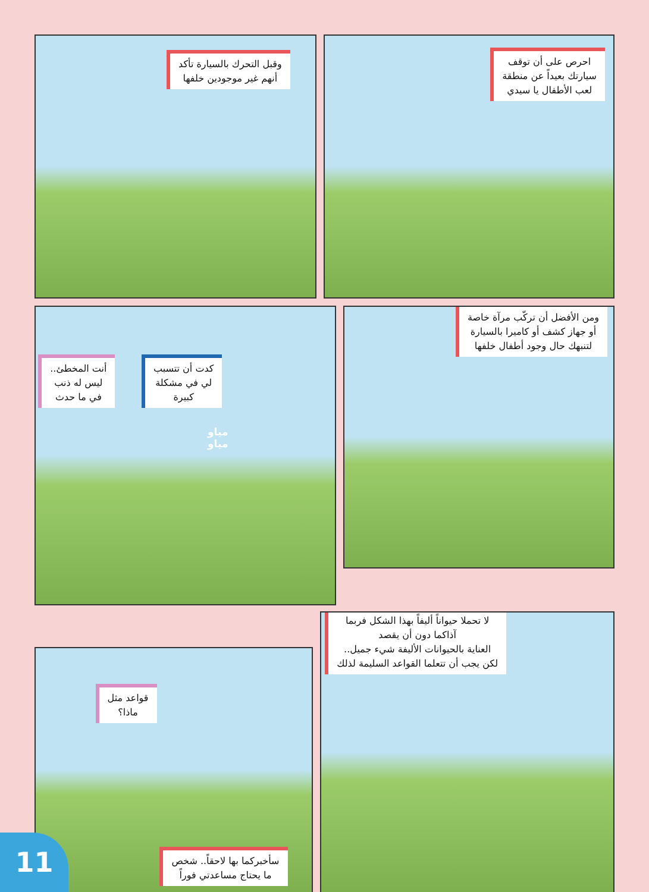احرص على أن توقف
سيارتك بعيداً عن منطقة
لعب الأطفال يا سيدي
وقبل التحرك بالسيارة تأكد
أنهم غير موجودين خلفها
ومن الأفضل أن تركّب مرآة خاصة
أو جهاز كشف أو كاميرا بالسيارة
لتنبهك حال وجود أطفال خلفها
أنت المخطئ..
ليس له ذنب
في ما حدث
كدت أن تتسبب
لي في مشكلة
كبيرة
مياو
مياو
لا تحملا حيواناً أليفاً بهذا الشكل فربما
آذاكما دون أن يقصد
العناية بالحيوانات الأليفة شيء جميل..
لكن يجب أن تتعلما القواعد السليمة لذلك
قواعد مثل
ماذا؟
سأخبركما بها لاحقاً.. شخص
ما يحتاج مساعدتي فوراً
11